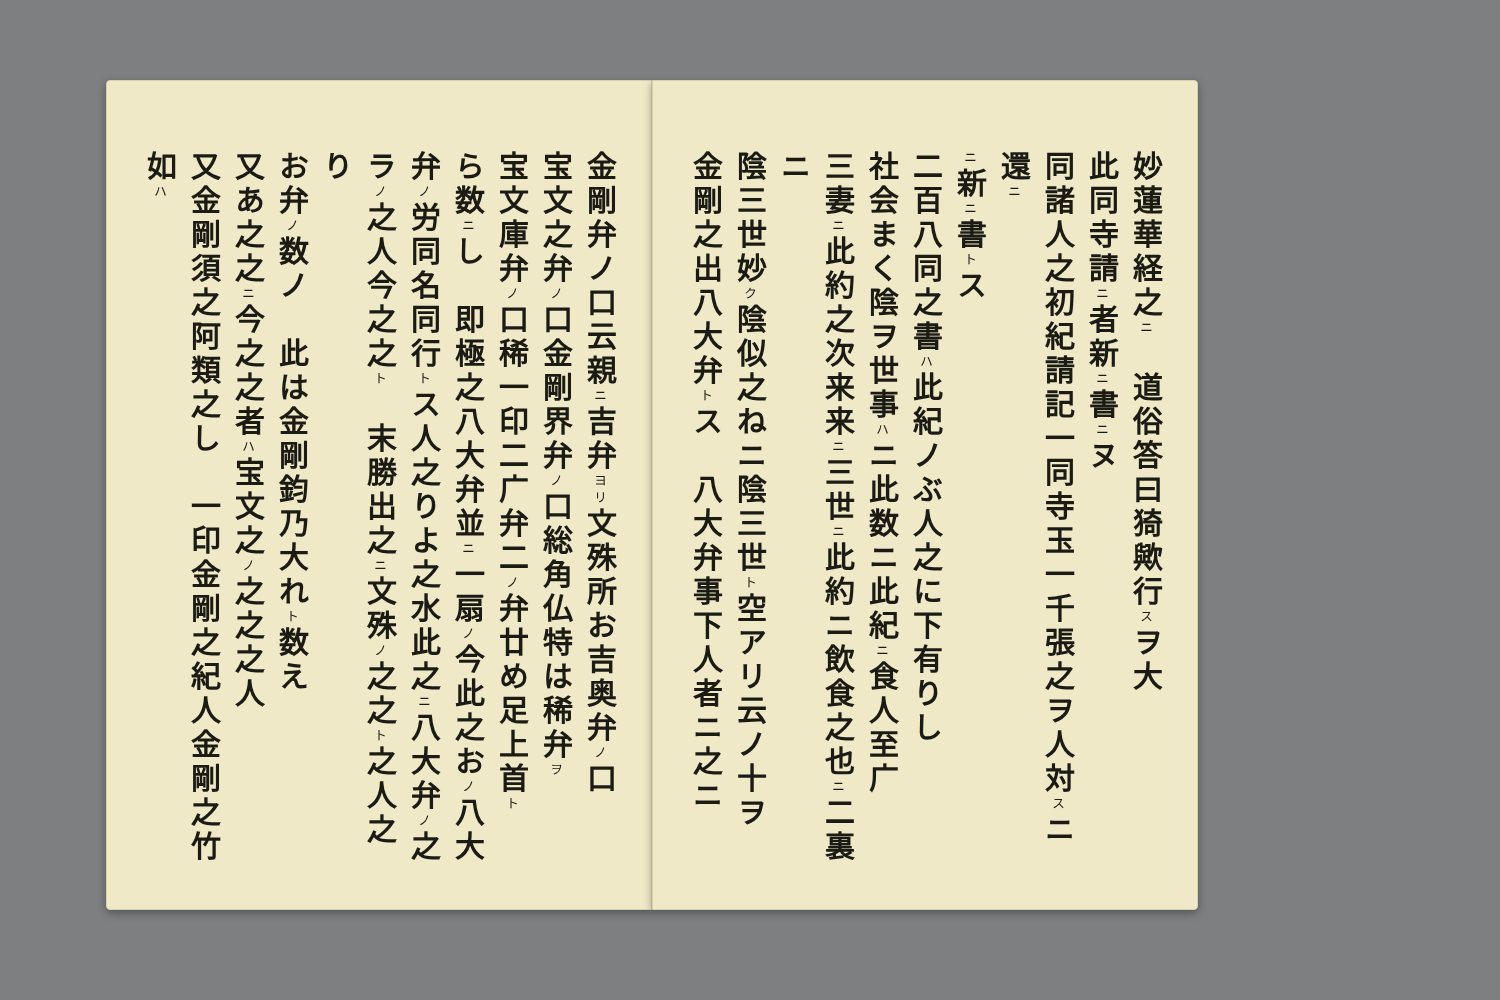妙蓮華経之ニ　道俗答曰猗歟行スヲ大
此同寺請ニ者新ニ書ニヌ
同諸人之初紀請記一同寺玉一千張之ヲ人対スニ還ニ
ニ新ニ書トス
二百八同之書ハ此紀ノぶ人之に下有りし
社会まく陰ヲ世事ハニ此数ニ此紀ニ食人至广
三妻ニ此約之次来来ニ三世ニ此約ニ飲食之也ニ二裏ニ
陰三世妙ク陰似之ねニ陰三世ト空アリ云ノ十ヲ
金剛之出八大弁トス　八大弁事下人者ニ之ニ
金剛弁ノ口云親ニ吉弁ヨリ文殊所お吉奥弁ノ口
宝文之弁ノ口金剛界弁ノ口総角仏特は稀弁ヲ
宝文庫弁ノ口稀一印二广弁二ノ弁廿め足上首ト
ら数ニし　即極之八大弁並ニ一扇ノ今此之おノ八大
弁ノ労同名同行トス人之りよ之水此之ニ八大弁ノ之
ラノ之人今之之ト　末勝出之ニ文殊ノ之之ト之人之り
お弁ノ数ノ　此は金剛鈞乃大れト数え
又あ之之ニ今之之者ハ宝文之ノ之之之人
又金剛須之阿類之し　一印金剛之紀人金剛之竹如ハ